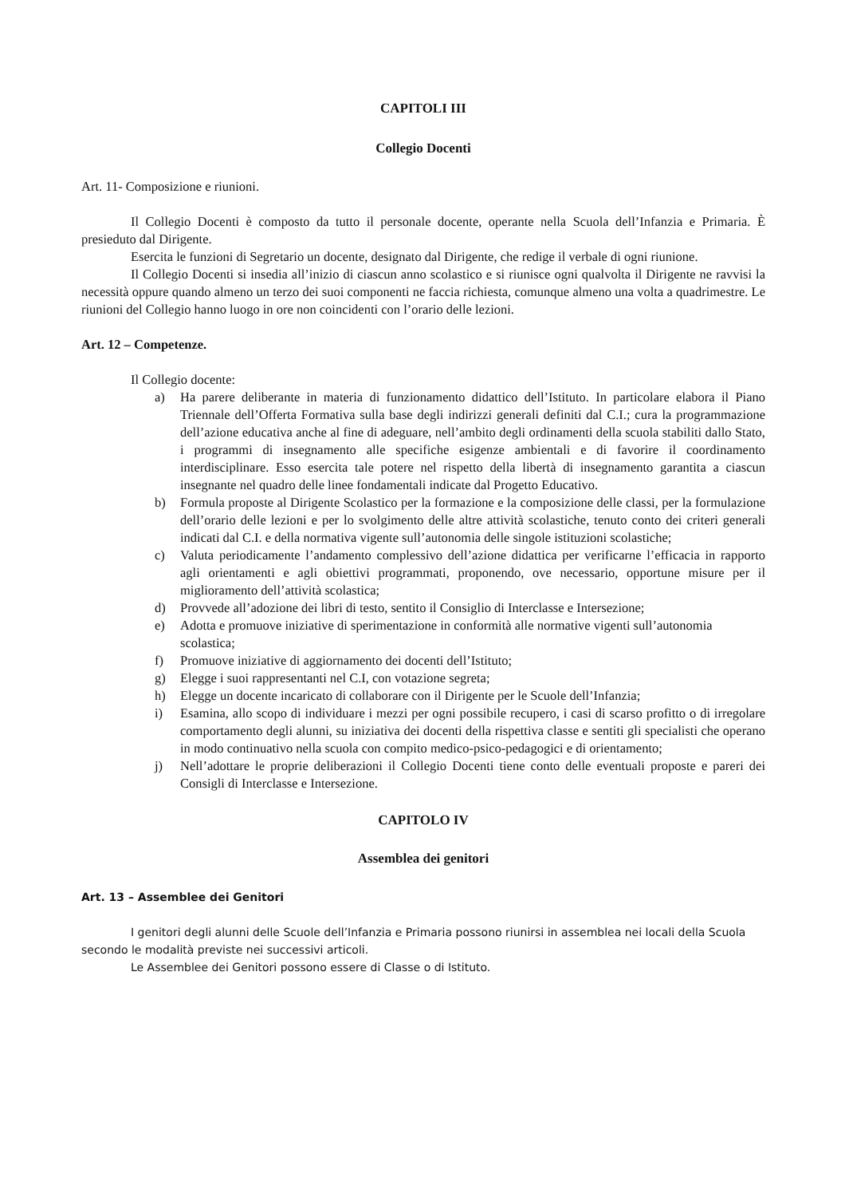CAPITOLI III
Collegio Docenti
Art. 11- Composizione e riunioni.
Il Collegio Docenti è composto da tutto il personale docente, operante nella Scuola dell’Infanzia e Primaria. È presieduto dal Dirigente.
Esercita le funzioni di Segretario un docente, designato dal Dirigente, che redige il verbale di ogni riunione.
Il Collegio Docenti si insedia all’inizio di ciascun anno scolastico e si riunisce ogni qualvolta il Dirigente ne ravvisi la necessità oppure quando almeno un terzo dei suoi componenti ne faccia richiesta, comunque almeno una volta a quadrimestre. Le riunioni del Collegio hanno luogo in ore non coincidenti con l’orario delle lezioni.
Art. 12 – Competenze.
Il Collegio docente:
a) Ha parere deliberante in materia di funzionamento didattico dell’Istituto. In particolare elabora il Piano Triennale dell’Offerta Formativa sulla base degli indirizzi generali definiti dal C.I.; cura la programmazione dell’azione educativa anche al fine di adeguare, nell’ambito degli ordinamenti della scuola stabiliti dallo Stato, i programmi di insegnamento alle specifiche esigenze ambientali e di favorire il coordinamento interdisciplinare. Esso esercita tale potere nel rispetto della libertà di insegnamento garantita a ciascun insegnante nel quadro delle linee fondamentali indicate dal Progetto Educativo.
b) Formula proposte al Dirigente Scolastico per la formazione e la composizione delle classi, per la formulazione dell’orario delle lezioni e per lo svolgimento delle altre attività scolastiche, tenuto conto dei criteri generali indicati dal C.I. e della normativa vigente sull’autonomia delle singole istituzioni scolastiche;
c) Valuta periodicamente l’andamento complessivo dell’azione didattica per verificarne l’efficacia in rapporto agli orientamenti e agli obiettivi programmati, proponendo, ove necessario, opportune misure per il miglioramento dell’attività scolastica;
d) Provvede all’adozione dei libri di testo, sentito il Consiglio di Interclasse e Intersezione;
e) Adotta e promuove iniziative di sperimentazione in conformità alle normative vigenti sull’autonomia scolastica;
f) Promuove iniziative di aggiornamento dei docenti dell’Istituto;
g) Elegge i suoi rappresentanti nel C.I, con votazione segreta;
h) Elegge un docente incaricato di collaborare con il Dirigente per le Scuole dell’Infanzia;
i) Esamina, allo scopo di individuare i mezzi per ogni possibile recupero, i casi di scarso profitto o di irregolare comportamento degli alunni, su iniziativa dei docenti della rispettiva classe e sentiti gli specialisti che operano in modo continuativo nella scuola con compito medico-psico-pedagogici e di orientamento;
j) Nell’adottare le proprie deliberazioni il Collegio Docenti tiene conto delle eventuali proposte e pareri dei Consigli di Interclasse e Intersezione.
CAPITOLO IV
Assemblea dei genitori
Art. 13 – Assemblee dei Genitori
I genitori degli alunni delle Scuole dell’Infanzia e Primaria possono riunirsi in assemblea nei locali della Scuola secondo le modalità previste nei successivi articoli.
Le Assemblee dei Genitori possono essere di Classe o di Istituto.